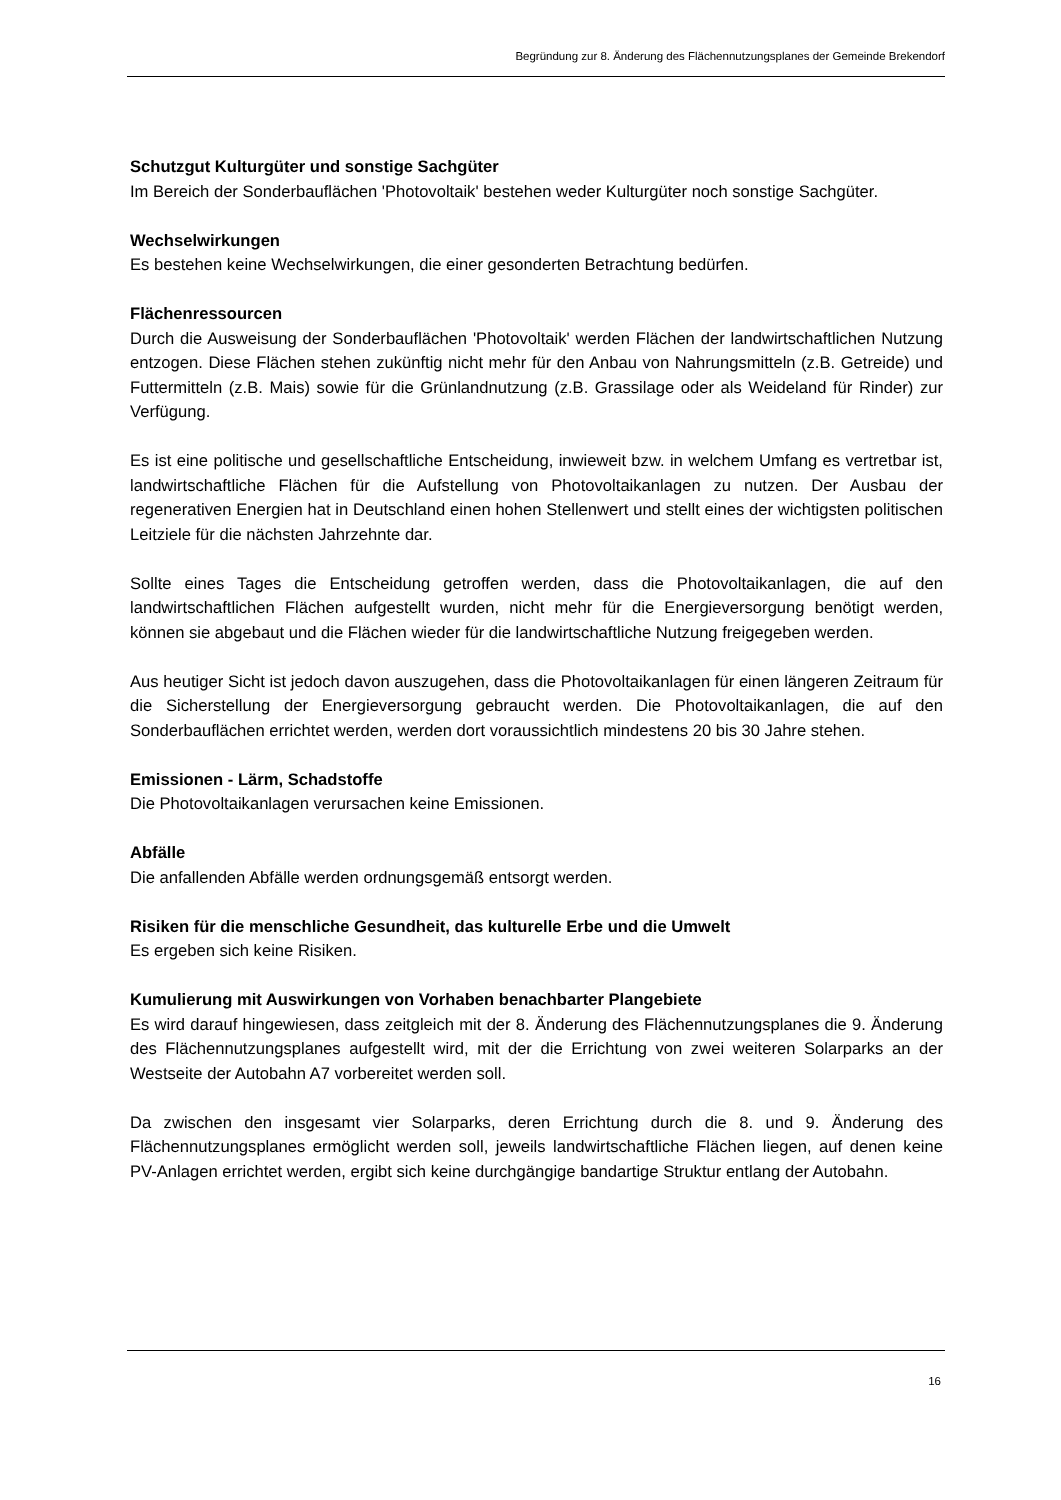Begründung zur 8. Änderung des Flächennutzungsplanes der Gemeinde Brekendorf
Schutzgut Kulturgüter und sonstige Sachgüter
Im Bereich der Sonderbauflächen 'Photovoltaik' bestehen weder Kulturgüter noch sonstige Sachgüter.
Wechselwirkungen
Es bestehen keine Wechselwirkungen, die einer gesonderten Betrachtung bedürfen.
Flächenressourcen
Durch die Ausweisung der Sonderbauflächen 'Photovoltaik' werden Flächen der landwirtschaftlichen Nutzung entzogen. Diese Flächen stehen zukünftig nicht mehr für den Anbau von Nahrungsmitteln (z.B. Getreide) und Futtermitteln (z.B. Mais) sowie für die Grünlandnutzung (z.B. Grassilage oder als Weideland für Rinder) zur Verfügung.
Es ist eine politische und gesellschaftliche Entscheidung, inwieweit bzw. in welchem Umfang es vertretbar ist, landwirtschaftliche Flächen für die Aufstellung von Photovoltaikanlagen zu nutzen. Der Ausbau der regenerativen Energien hat in Deutschland einen hohen Stellenwert und stellt eines der wichtigsten politischen Leitziele für die nächsten Jahrzehnte dar.
Sollte eines Tages die Entscheidung getroffen werden, dass die Photovoltaikanlagen, die auf den landwirtschaftlichen Flächen aufgestellt wurden, nicht mehr für die Energieversorgung benötigt werden, können sie abgebaut und die Flächen wieder für die landwirtschaftliche Nutzung freigegeben werden.
Aus heutiger Sicht ist jedoch davon auszugehen, dass die Photovoltaikanlagen für einen längeren Zeitraum für die Sicherstellung der Energieversorgung gebraucht werden. Die Photovoltaikanlagen, die auf den Sonderbauflächen errichtet werden, werden dort voraussichtlich mindestens 20 bis 30 Jahre stehen.
Emissionen - Lärm, Schadstoffe
Die Photovoltaikanlagen verursachen keine Emissionen.
Abfälle
Die anfallenden Abfälle werden ordnungsgemäß entsorgt werden.
Risiken für die menschliche Gesundheit, das kulturelle Erbe und die Umwelt
Es ergeben sich keine Risiken.
Kumulierung mit Auswirkungen von Vorhaben benachbarter Plangebiete
Es wird darauf hingewiesen, dass zeitgleich mit der 8. Änderung des Flächennutzungsplanes die 9. Änderung des Flächennutzungsplanes aufgestellt wird, mit der die Errichtung von zwei weiteren Solarparks an der Westseite der Autobahn A7 vorbereitet werden soll.
Da zwischen den insgesamt vier Solarparks, deren Errichtung durch die 8. und 9. Änderung des Flächennutzungsplanes ermöglicht werden soll, jeweils landwirtschaftliche Flächen liegen, auf denen keine PV-Anlagen errichtet werden, ergibt sich keine durchgängige bandartige Struktur entlang der Autobahn.
16